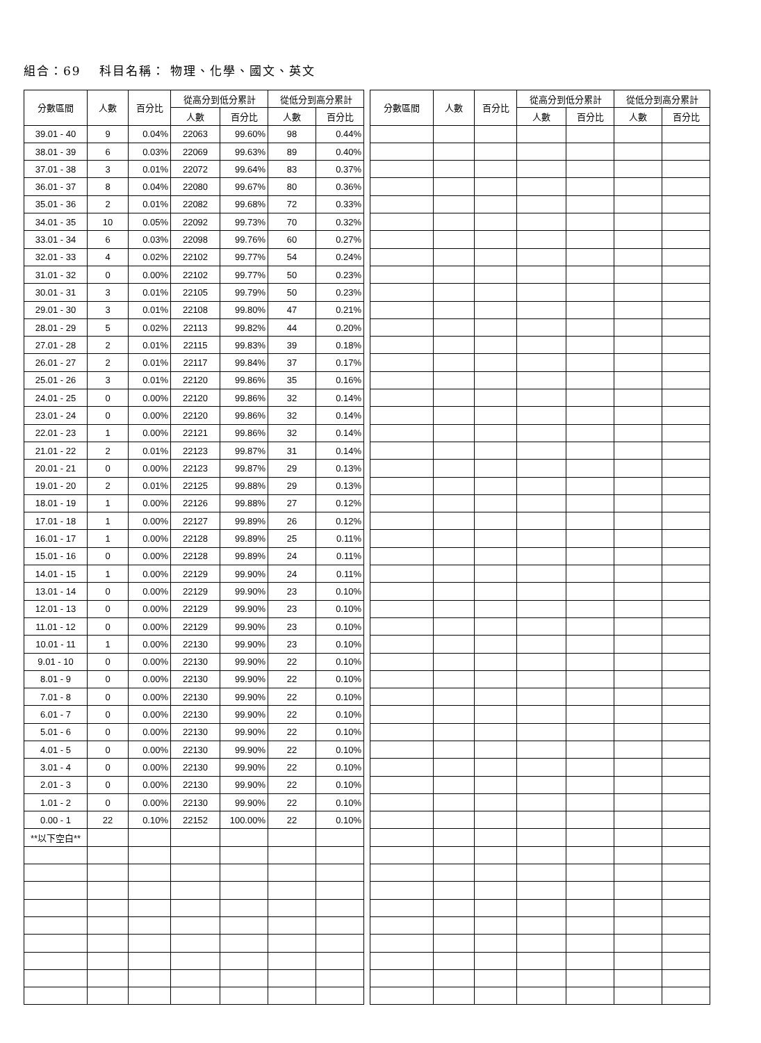組合：69　 科目名稱： 物理、化學、國文、英文
| 分數區間 | 人數 | 百分比 | 從高分到低分累計 | | 從低分到高分累計 | |
| --- | --- | --- | --- | --- | --- | --- |
| | | | 人數 | 百分比 | 人數 | 百分比 |
| 39.01 - 40 | 9 | 0.04% | 22063 | 99.60% | 98 | 0.44% |
| 38.01 - 39 | 6 | 0.03% | 22069 | 99.63% | 89 | 0.40% |
| 37.01 - 38 | 3 | 0.01% | 22072 | 99.64% | 83 | 0.37% |
| 36.01 - 37 | 8 | 0.04% | 22080 | 99.67% | 80 | 0.36% |
| 35.01 - 36 | 2 | 0.01% | 22082 | 99.68% | 72 | 0.33% |
| 34.01 - 35 | 10 | 0.05% | 22092 | 99.73% | 70 | 0.32% |
| 33.01 - 34 | 6 | 0.03% | 22098 | 99.76% | 60 | 0.27% |
| 32.01 - 33 | 4 | 0.02% | 22102 | 99.77% | 54 | 0.24% |
| 31.01 - 32 | 0 | 0.00% | 22102 | 99.77% | 50 | 0.23% |
| 30.01 - 31 | 3 | 0.01% | 22105 | 99.79% | 50 | 0.23% |
| 29.01 - 30 | 3 | 0.01% | 22108 | 99.80% | 47 | 0.21% |
| 28.01 - 29 | 5 | 0.02% | 22113 | 99.82% | 44 | 0.20% |
| 27.01 - 28 | 2 | 0.01% | 22115 | 99.83% | 39 | 0.18% |
| 26.01 - 27 | 2 | 0.01% | 22117 | 99.84% | 37 | 0.17% |
| 25.01 - 26 | 3 | 0.01% | 22120 | 99.86% | 35 | 0.16% |
| 24.01 - 25 | 0 | 0.00% | 22120 | 99.86% | 32 | 0.14% |
| 23.01 - 24 | 0 | 0.00% | 22120 | 99.86% | 32 | 0.14% |
| 22.01 - 23 | 1 | 0.00% | 22121 | 99.86% | 32 | 0.14% |
| 21.01 - 22 | 2 | 0.01% | 22123 | 99.87% | 31 | 0.14% |
| 20.01 - 21 | 0 | 0.00% | 22123 | 99.87% | 29 | 0.13% |
| 19.01 - 20 | 2 | 0.01% | 22125 | 99.88% | 29 | 0.13% |
| 18.01 - 19 | 1 | 0.00% | 22126 | 99.88% | 27 | 0.12% |
| 17.01 - 18 | 1 | 0.00% | 22127 | 99.89% | 26 | 0.12% |
| 16.01 - 17 | 1 | 0.00% | 22128 | 99.89% | 25 | 0.11% |
| 15.01 - 16 | 0 | 0.00% | 22128 | 99.89% | 24 | 0.11% |
| 14.01 - 15 | 1 | 0.00% | 22129 | 99.90% | 24 | 0.11% |
| 13.01 - 14 | 0 | 0.00% | 22129 | 99.90% | 23 | 0.10% |
| 12.01 - 13 | 0 | 0.00% | 22129 | 99.90% | 23 | 0.10% |
| 11.01 - 12 | 0 | 0.00% | 22129 | 99.90% | 23 | 0.10% |
| 10.01 - 11 | 1 | 0.00% | 22130 | 99.90% | 23 | 0.10% |
| 9.01 - 10 | 0 | 0.00% | 22130 | 99.90% | 22 | 0.10% |
| 8.01 - 9 | 0 | 0.00% | 22130 | 99.90% | 22 | 0.10% |
| 7.01 - 8 | 0 | 0.00% | 22130 | 99.90% | 22 | 0.10% |
| 6.01 - 7 | 0 | 0.00% | 22130 | 99.90% | 22 | 0.10% |
| 5.01 - 6 | 0 | 0.00% | 22130 | 99.90% | 22 | 0.10% |
| 4.01 - 5 | 0 | 0.00% | 22130 | 99.90% | 22 | 0.10% |
| 3.01 - 4 | 0 | 0.00% | 22130 | 99.90% | 22 | 0.10% |
| 2.01 - 3 | 0 | 0.00% | 22130 | 99.90% | 22 | 0.10% |
| 1.01 - 2 | 0 | 0.00% | 22130 | 99.90% | 22 | 0.10% |
| 0.00 - 1 | 22 | 0.10% | 22152 | 100.00% | 22 | 0.10% |
| **以下空白** | | | | | | |
| 分數區間 | 人數 | 百分比 | 從高分到低分累計 | | 從低分到高分累計 | |
| --- | --- | --- | --- | --- | --- | --- |
| | | | 人數 | 百分比 | 人數 | 百分比 |